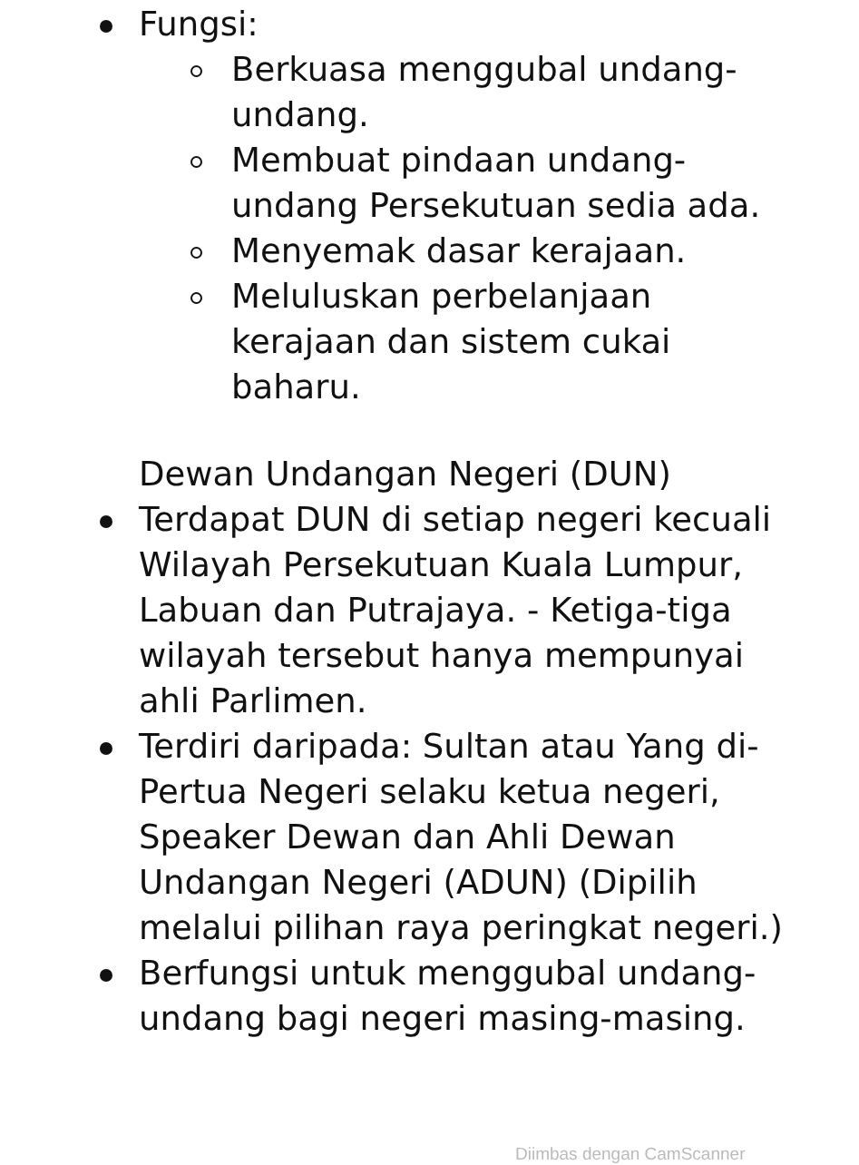Fungsi:
Berkuasa menggubal undang-undang.
Membuat pindaan undang-undang Persekutuan sedia ada.
Menyemak dasar kerajaan.
Meluluskan perbelanjaan kerajaan dan sistem cukai baharu.
Dewan Undangan Negeri (DUN)
Terdapat DUN di setiap negeri kecuali Wilayah Persekutuan Kuala Lumpur, Labuan dan Putrajaya. - Ketiga-tiga wilayah tersebut hanya mempunyai ahli Parlimen.
Terdiri daripada: Sultan atau Yang di-Pertua Negeri selaku ketua negeri, Speaker Dewan dan Ahli Dewan Undangan Negeri (ADUN) (Dipilih melalui pilihan raya peringkat negeri.)
Berfungsi untuk menggubal undang-undang bagi negeri masing-masing.
Diimbas dengan CamScanner